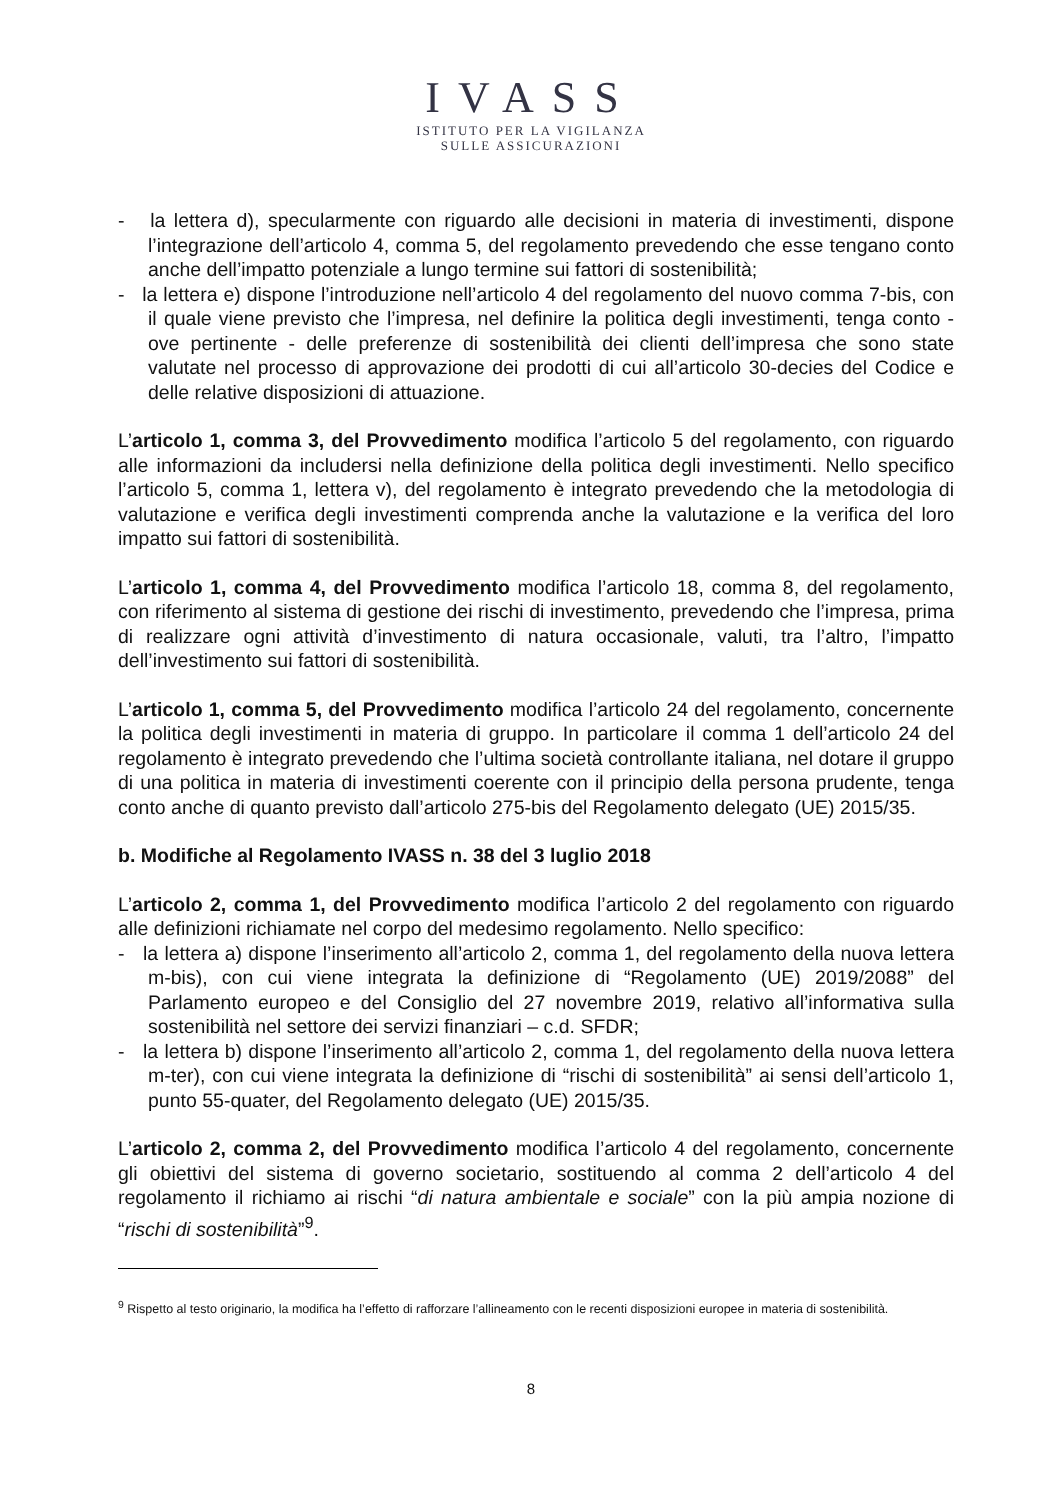IVASS
ISTITUTO PER LA VIGILANZA
SULLE ASSICURAZIONI
- la lettera d), specularmente con riguardo alle decisioni in materia di investimenti, dispone l’integrazione dell’articolo 4, comma 5, del regolamento prevedendo che esse tengano conto anche dell’impatto potenziale a lungo termine sui fattori di sostenibilità;
- la lettera e) dispone l’introduzione nell’articolo 4 del regolamento del nuovo comma 7-bis, con il quale viene previsto che l’impresa, nel definire la politica degli investimenti, tenga conto - ove pertinente - delle preferenze di sostenibilità dei clienti dell’impresa che sono state valutate nel processo di approvazione dei prodotti di cui all’articolo 30-decies del Codice e delle relative disposizioni di attuazione.
L’articolo 1, comma 3, del Provvedimento modifica l’articolo 5 del regolamento, con riguardo alle informazioni da includersi nella definizione della politica degli investimenti. Nello specifico l’articolo 5, comma 1, lettera v), del regolamento è integrato prevedendo che la metodologia di valutazione e verifica degli investimenti comprenda anche la valutazione e la verifica del loro impatto sui fattori di sostenibilità.
L’articolo 1, comma 4, del Provvedimento modifica l’articolo 18, comma 8, del regolamento, con riferimento al sistema di gestione dei rischi di investimento, prevedendo che l’impresa, prima di realizzare ogni attività d’investimento di natura occasionale, valuti, tra l’altro, l’impatto dell’investimento sui fattori di sostenibilità.
L’articolo 1, comma 5, del Provvedimento modifica l’articolo 24 del regolamento, concernente la politica degli investimenti in materia di gruppo. In particolare il comma 1 dell’articolo 24 del regolamento è integrato prevedendo che l’ultima società controllante italiana, nel dotare il gruppo di una politica in materia di investimenti coerente con il principio della persona prudente, tenga conto anche di quanto previsto dall’articolo 275-bis del Regolamento delegato (UE) 2015/35.
b. Modifiche al Regolamento IVASS n. 38 del 3 luglio 2018
L’articolo 2, comma 1, del Provvedimento modifica l’articolo 2 del regolamento con riguardo alle definizioni richiamate nel corpo del medesimo regolamento. Nello specifico:
- la lettera a) dispone l’inserimento all’articolo 2, comma 1, del regolamento della nuova lettera m-bis), con cui viene integrata la definizione di “Regolamento (UE) 2019/2088” del Parlamento europeo e del Consiglio del 27 novembre 2019, relativo all’informativa sulla sostenibilità nel settore dei servizi finanziari – c.d. SFDR;
- la lettera b) dispone l’inserimento all’articolo 2, comma 1, del regolamento della nuova lettera m-ter), con cui viene integrata la definizione di “rischi di sostenibilità” ai sensi dell’articolo 1, punto 55-quater, del Regolamento delegato (UE) 2015/35.
L’articolo 2, comma 2, del Provvedimento modifica l’articolo 4 del regolamento, concernente gli obiettivi del sistema di governo societario, sostituendo al comma 2 dell’articolo 4 del regolamento il richiamo ai rischi “di natura ambientale e sociale” con la più ampia nozione di “rischi di sostenibilità”<sup>9</sup>.
<sup>9</sup> Rispetto al testo originario, la modifica ha l’effetto di rafforzare l’allineamento con le recenti disposizioni europee in materia di sostenibilità.
8